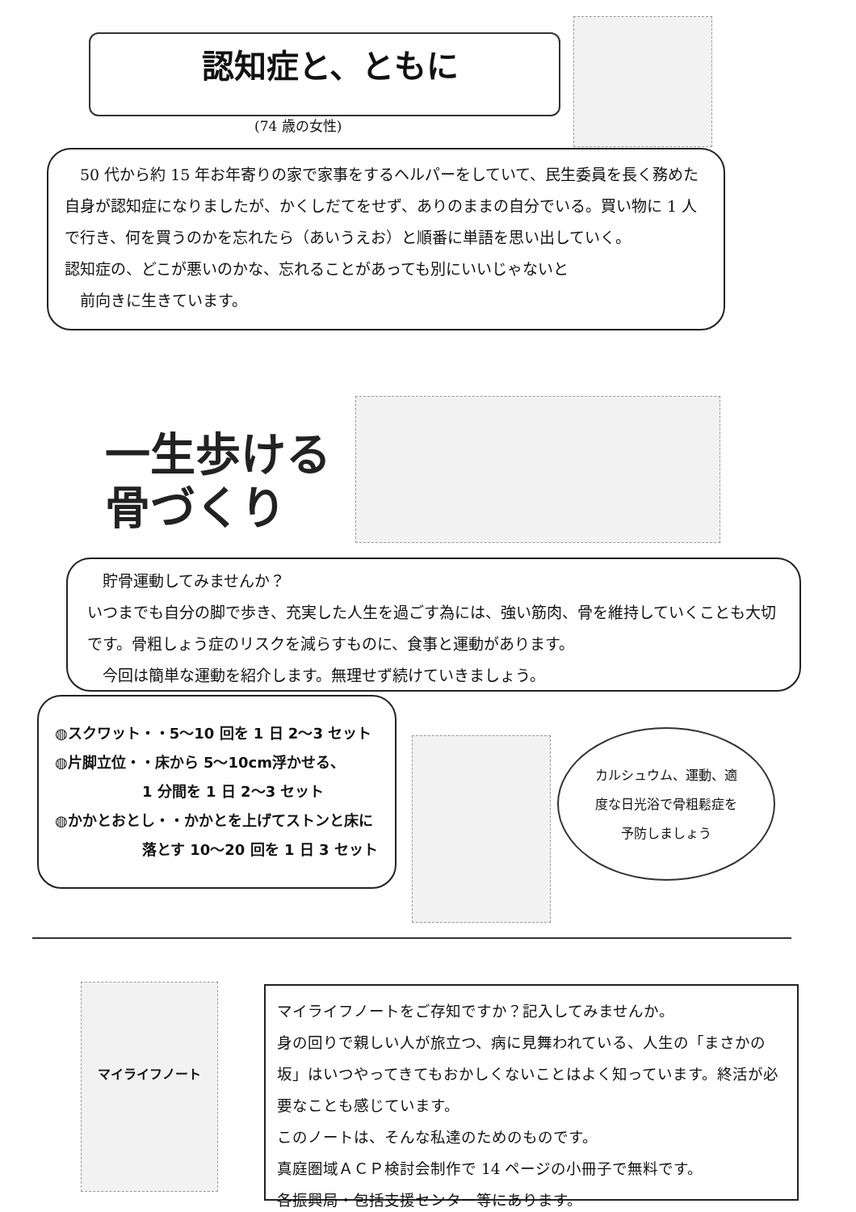認知症と、ともに
(74 歳の女性)
　50 代から約 15 年お年寄りの家で家事をするヘルパーをしていて、民生委員を長く務めた自身が認知症になりましたが、かくしだてをせず、ありのままの自分でいる。買い物に 1 人で行き、何を買うのかを忘れたら（あいうえお）と順番に単語を思い出していく。
認知症の、どこが悪いのかな、忘れることがあっても別にいいじゃないと
　前向きに生きています。
一生歩ける
骨づくり
　貯骨運動してみませんか？
いつまでも自分の脚で歩き、充実した人生を過ごす為には、強い筋肉、骨を維持していくことも大切です。骨粗しょう症のリスクを減らすものに、食事と運動があります。
　今回は簡単な運動を紹介します。無理せず続けていきましょう。
◍スクワット・・5～10 回を 1 日 2～3 セット
◍片脚立位・・床から 5～10cm浮かせる、
　　　　　　1 分間を 1 日 2～3 セット
◍かかとおとし・・かかとを上げてストンと床に
　　　　　　落とす 10～20 回を 1 日 3 セット
カルシュウム、運動、適度な日光浴で骨粗鬆症を予防しましょう
マイライフノート
マイライフノートをご存知ですか？記入してみませんか。
身の回りで親しい人が旅立つ、病に見舞われている、人生の「まさかの坂」はいつやってきてもおかしくないことはよく知っています。終活が必要なことも感じています。
このノートは、そんな私達のためのものです。
真庭圏域ＡＣＰ検討会制作で 14 ページの小冊子で無料です。
各振興局・包括支援センター等にあります。